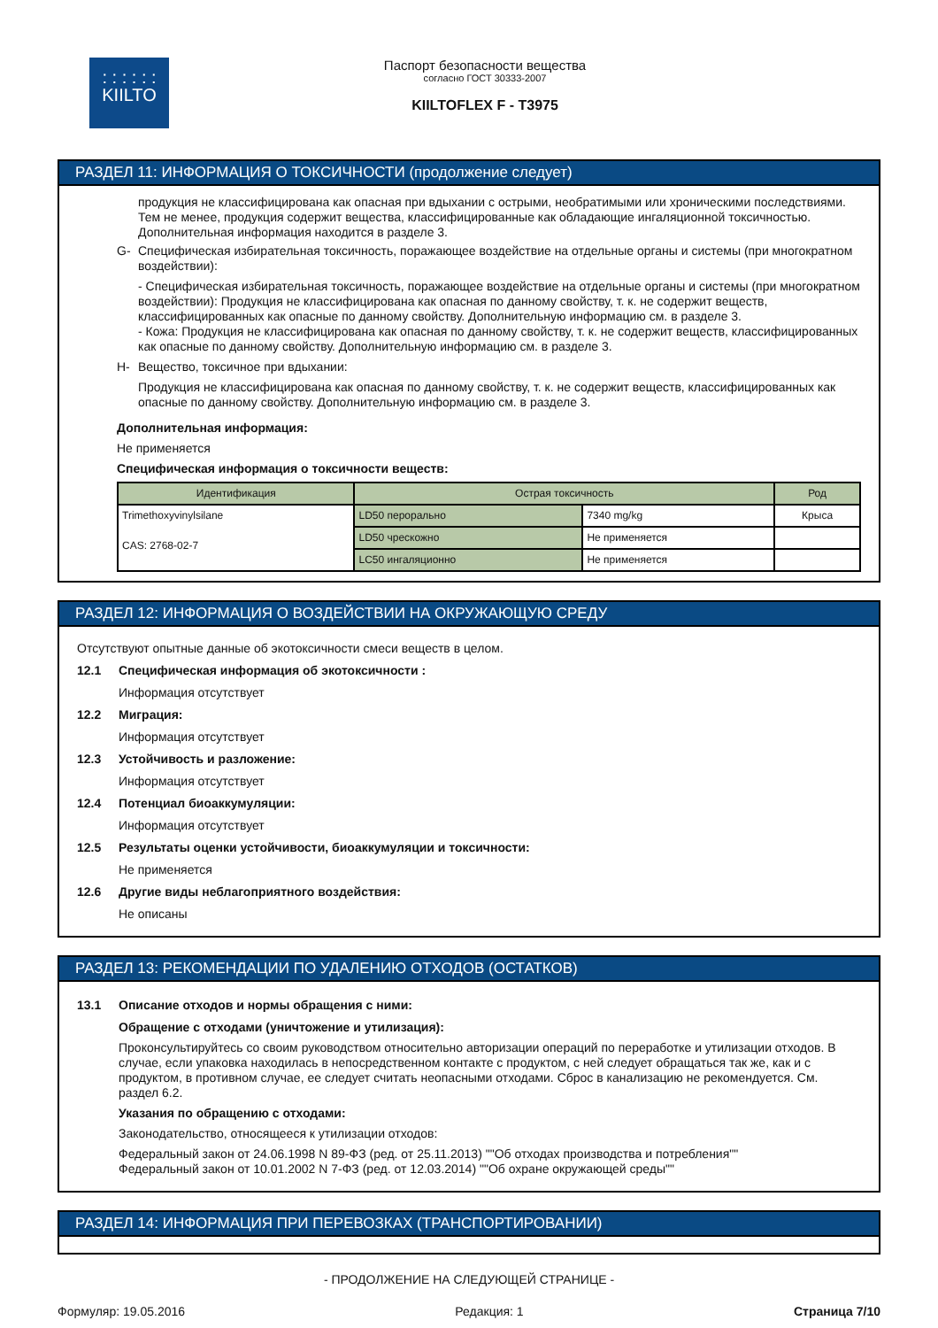: : : : : :
KIILTO
Паспорт безопасности вещества
согласно ГОСТ 30333-2007
KIILTOFLEX F - T3975
РАЗДЕЛ 11: ИНФОРМАЦИЯ О ТОКСИЧНОСТИ (продолжение следует)
продукция не классифицирована как опасная при вдыхании с острыми, необратимыми или хроническими последствиями. Тем не менее, продукция содержит вещества, классифицированные как обладающие ингаляционной токсичностью. Дополнительная информация находится в разделе 3.
G- Специфическая избирательная токсичность, поражающее воздействие на отдельные органы и системы (при многократном воздействии):
- Специфическая избирательная токсичность, поражающее воздействие на отдельные органы и системы (при многократном воздействии): Продукция не классифицирована как опасная по данному свойству, т. к. не содержит веществ, классифицированных как опасные по данному свойству. Дополнительную информацию см. в разделе 3.
- Кожа: Продукция не классифицирована как опасная по данному свойству, т. к. не содержит веществ, классифицированных как опасные по данному свойству. Дополнительную информацию см. в разделе 3.
H- Вещество, токсичное при вдыхании:
Продукция не классифицирована как опасная по данному свойству, т. к. не содержит веществ, классифицированных как опасные по данному свойству. Дополнительную информацию см. в разделе 3.
Дополнительная информация:
Не применяется
Специфическая информация о токсичности веществ:
| Идентификация | Острая токсичность | | Род |
| --- | --- | --- | --- |
| Trimethoxyvinylsilane CAS: 2768-02-7 | LD50 перорально | 7340 mg/kg | Крыса |
| | LD50 чрескожно | Не применяется | |
| | LC50 ингаляционно | Не применяется | |
РАЗДЕЛ 12: ИНФОРМАЦИЯ О ВОЗДЕЙСТВИИ НА ОКРУЖАЮЩУЮ СРЕДУ
Отсутствуют опытные данные об экотоксичности смеси веществ в целом.
12.1 Специфическая информация об экотоксичности :
Информация отсутствует
12.2 Миграция:
Информация отсутствует
12.3 Устойчивость и разложение:
Информация отсутствует
12.4 Потенциал биоаккумуляции:
Информация отсутствует
12.5 Результаты оценки устойчивости, биоаккумуляции и токсичности:
Не применяется
12.6 Другие виды неблагоприятного воздействия:
Не описаны
РАЗДЕЛ 13: РЕКОМЕНДАЦИИ ПО УДАЛЕНИЮ ОТХОДОВ (ОСТАТКОВ)
13.1 Описание отходов и нормы обращения с ними:
Обращение с отходами (уничтожение и утилизация):
Проконсультируйтесь со своим руководством относительно авторизации операций по переработке и утилизации отходов. В случае, если упаковка находилась в непосредственном контакте с продуктом, с ней следует обращаться так же, как и с продуктом, в противном случае, ее следует считать неопасными отходами. Сброс в канализацию не рекомендуется. См. раздел 6.2.
Указания по обращению с отходами:
Законодательство, относящееся к утилизации отходов:
Федеральный закон от 24.06.1998 N 89-ФЗ (ред. от 25.11.2013) ""Об отходах производства и потребления""
Федеральный закон от 10.01.2002 N 7-ФЗ (ред. от 12.03.2014) ""Об охране окружающей среды""
РАЗДЕЛ 14: ИНФОРМАЦИЯ ПРИ ПЕРЕВОЗКАХ (ТРАНСПОРТИРОВАНИИ)
- ПРОДОЛЖЕНИЕ НА СЛЕДУЮЩЕЙ СТРАНИЦЕ -
Формуляр: 19.05.2016 Редакция: 1 Страница 7/10